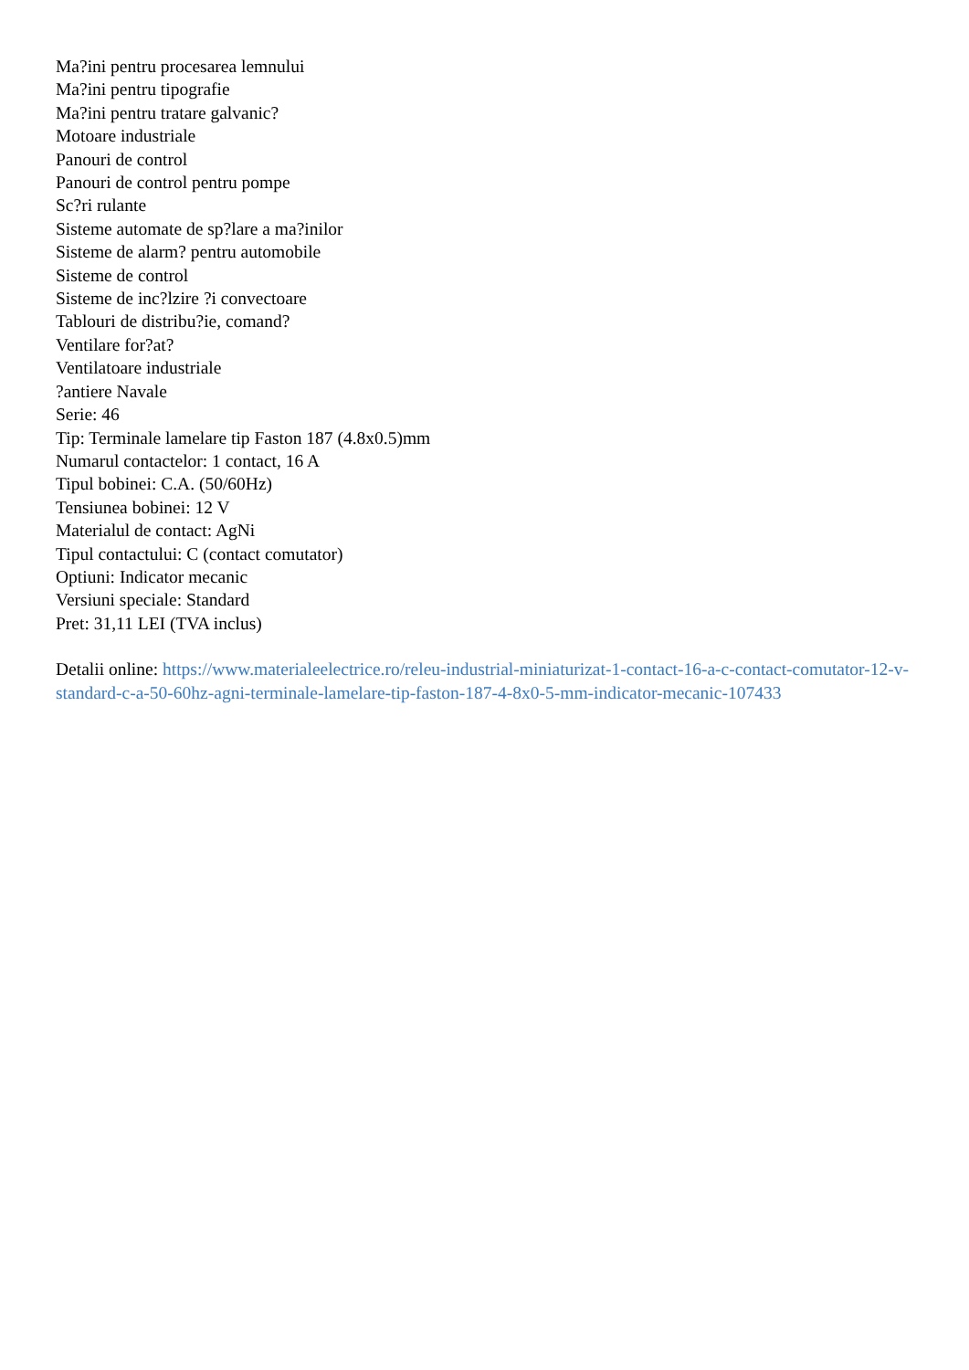Ma?ini pentru procesarea lemnului
Ma?ini pentru tipografie
Ma?ini pentru tratare galvanic?
Motoare industriale
Panouri de control
Panouri de control pentru pompe
Sc?ri rulante
Sisteme automate de sp?lare a ma?inilor
Sisteme de alarm? pentru automobile
Sisteme de control
Sisteme de inc?lzire ?i convectoare
Tablouri de distribu?ie, comand?
Ventilare for?at?
Ventilatoare industriale
?antiere Navale
Serie: 46
Tip: Terminale lamelare tip Faston 187 (4.8x0.5)mm
Numarul contactelor: 1 contact, 16 A
Tipul bobinei: C.A. (50/60Hz)
Tensiunea bobinei: 12 V
Materialul de contact: AgNi
Tipul contactului: C (contact comutator)
Optiuni: Indicator mecanic
Versiuni speciale: Standard
Pret: 31,11 LEI (TVA inclus)
Detalii online: https://www.materialeelectrice.ro/releu-industrial-miniaturizat-1-contact-16-a-c-contact-comutator-12-v-standard-c-a-50-60hz-agni-terminale-lamelare-tip-faston-187-4-8x0-5-mm-indicator-mecanic-107433